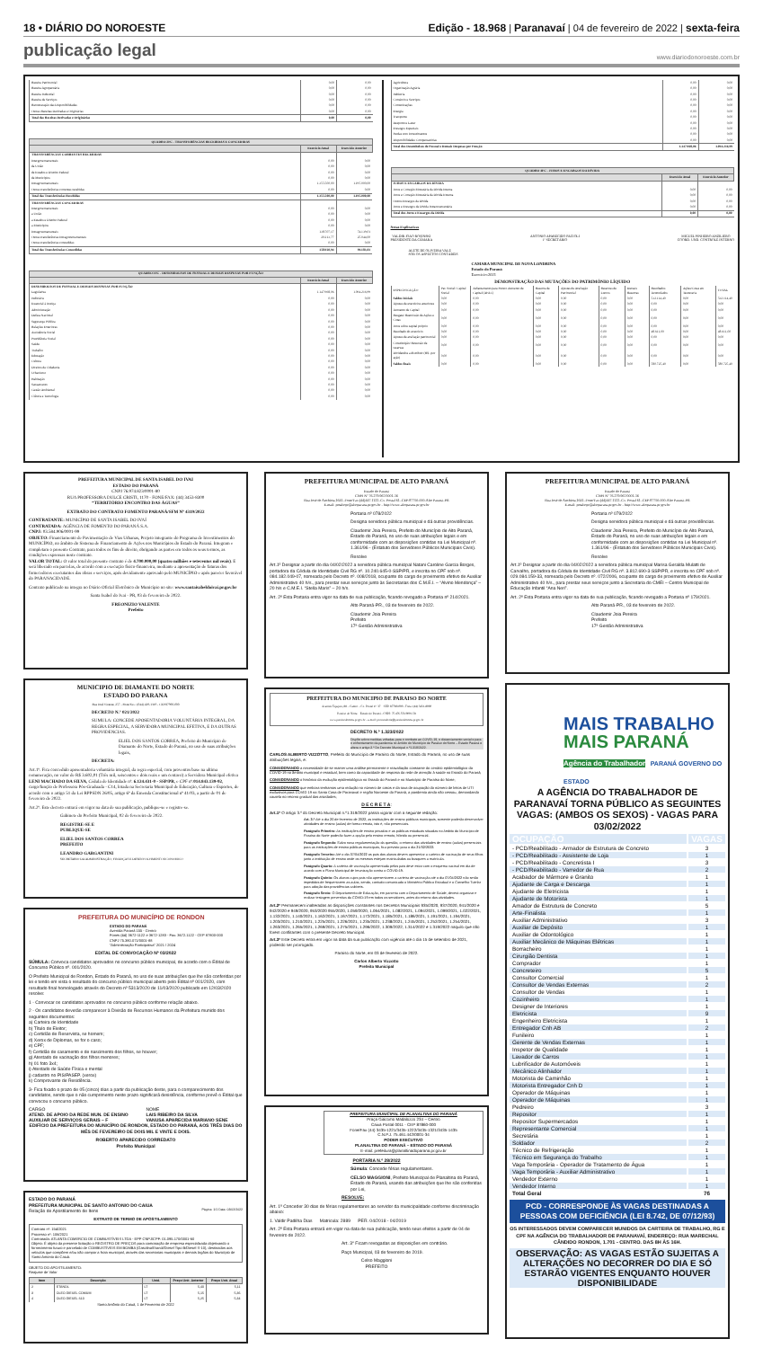18 • DIÁRIO DO NOROESTE Edição - 18.968 | Paranavaí | 04 de fevereiro de 2022 | sexta-feira
publicação legal
www.diariodonoroeste.com.br
| Receita Patrimonial | 0,00 | 0,00 |
| Receita Agropecuária | 0,00 | 0,00 |
| Receita Industrial | 0,00 | 0,00 |
| Receita de Serviços | 0,00 | 0,00 |
| Remuneração das Disponibilidades | 0,00 | 0,00 |
| Outras Receitas Derivadas e Originárias | 0,00 | 0,00 |
| Total das Receitas Derivadas e Originárias | 0,00 | 0,00 |
| QUADRO 2FC - TRANSFERÊNCIAS RECEBIDAS E CONCEDIDAS | | |
| --- | --- | --- |
| | Exercício Atual | Exercício Anterior |
| TRANSFERÊNCIAS CORRENTES RECEBIDAS | | |
| Intergovernamentais | 0,00 | 0,00 |
| da União | 0,00 | 0,00 |
| de Estados e Distrito Federal | 0,00 | 0,00 |
| de Municípios | 0,00 | 0,00 |
| Intragovernamentais | 1.355.500,00 | 1.195.000,00 |
| Outras transferências correntes recebidas | 0,00 | 0,00 |
| Total das Transferências Recebidas | 1.355.500,00 | 1.195.000,00 |
| TRANSFERÊNCIAS CONCEDIDAS | | |
| Intergovernamentais | 0,00 | 0,00 |
| a União | 0,00 | 0,00 |
| a Estados e Distrito Federal | 0,00 | 0,00 |
| a Municípios | 0,00 | 0,00 |
| Intragovernamentais | 138.707,17 | 74.139,01 |
| Outras transferências Intragovernamentais | 20.213,77 | 25.044,00 |
| Outras transferências concedidas | 0,00 | 0,00 |
| Total das Transferências Concedidas | 158.920,94 | 99.183,01 |
| QUADRO 3FC - DESEMBOLSOS DE PESSOAL E DEMAIS DESPESAS POR FUNÇÃO | | |
| --- | --- | --- |
| | Exercício Atual | Exercício Anterior |
| DESEMBOLSOS DE PESSOAL E DEMAIS DESPESAS POR FUNÇÃO | | |
| Legislativa | 1.147.968,06 | 1.094.216,99 |
| Judiciária | 0,00 | 0,00 |
| Essencial à Justiça | 0,00 | 0,00 |
| Administração | 0,00 | 0,00 |
| Defesa Nacional | 0,00 | 0,00 |
| Segurança Pública | 0,00 | 0,00 |
| Relações Exteriores | 0,00 | 0,00 |
| Assistência Social | 0,00 | 0,00 |
| Previdência Social | 0,00 | 0,00 |
| Saúde | 0,00 | 0,00 |
| Trabalho | 0,00 | 0,00 |
| Educação | 0,00 | 0,00 |
| Cultura | 0,00 | 0,00 |
| Direitos da Cidadania | 0,00 | 0,00 |
| Urbanismo | 0,00 | 0,00 |
| Habitação | 0,00 | 0,00 |
| Saneamento | 0,00 | 0,00 |
| Gestão Ambiental | 0,00 | 0,00 |
| Ciência e Tecnologia | 0,00 | 0,00 |
| Agricultura | 0,00 | 0,00 |
| Organização Agrária | 0,00 | 0,00 |
| Indústria | 0,00 | 0,00 |
| Comércio e Serviços | 0,00 | 0,00 |
| Comunicações | 0,00 | 0,00 |
| Energia | 0,00 | 0,00 |
| Transporte | 0,00 | 0,00 |
| Desporto e Lazer | 0,00 | 0,00 |
| Encargos Especiais | 0,00 | 0,00 |
| Perdas com Investimentos | 0,00 | 0,00 |
| Disponibilidades Compensatórias | 0,00 | 0,00 |
| Total dos Desembolsos de Pessoal e Demais Despesas por Função | 1.147.968,06 | 1.094.216,99 |
| QUADRO 4FC - JUROS E ENCARGOS DA DÍVIDA | | |
| --- | --- | --- |
| | Exercício Atual | Exercício Anterior |
| JUROS E ENCARGOS DA DÍVIDA | | |
| Juros e Correção Monetária da Dívida Interna | 0,00 | 0,00 |
| Juros e Correção Monetária da Dívida Externa | 0,00 | 0,00 |
| Outros Encargos da Dívida | 0,00 | 0,00 |
| Juros e Encargos da Dívida Intraorcamentária | 0,00 | 0,00 |
| Total dos Juros e Encargos da Dívida | 0,00 | 0,00 |
Notas Explicativas
VALDIR JOAO ROSINSKI
PRESIDENTE DA CÂMARA
ANTONIO APARECIDO FACIOLI
1º SECRETÁRIO
MIGUEL PINHEIRO ANZILIERO
COORD. UND. CONTROLE INTERNO
ALETE DE OLIVEIRA VALE
SOB OS ASPECTOS CONTÁBEIS
CAMARA MUNICIPAL DE NOVA LONDRINA
Estado do Paraná
Exercício:2021
DEMONSTRAÇÃO DAS MUTAÇÕES DO PATRIMÔNIO LÍQUIDO
| ESPECIFICAÇÃO | Pat. Social/ Capital Social | Adiantamento para Futuro Aumento de Capital (AFAC) | Reserva de Capital | Ajustes de Avaliação Patrimonial | Reservas de Lucros | Demais Reservas | Resultados Acumulados | Ações/Cotas em Tesouraria | TOTAL |
| Saldos iniciais | 0,00 | 0,00 | 0,00 | 0,00 | 0,00 | 0,00 | 532.114,40 | 0,00 | 532.114,40 |
| Ajustes de exercícios anteriores | 0,00 | 0,00 | 0,00 | 0,00 | 0,00 | 0,00 | 0,00 | 0,00 | 0,00 |
| Aumento de Capital | 0,00 | 0,00 | 0,00 | 0,00 | 0,00 | 0,00 | 0,00 | 0,00 | 0,00 |
| Resgate/ Reemissão de Ações e Cotas | 0,00 | 0,00 | 0,00 | 0,00 | 0,00 | 0,00 | 0,00 | 0,00 | 0,00 |
| Juros sobre capital próprio | 0,00 | 0,00 | 0,00 | 0,00 | 0,00 | 0,00 | 0,00 | 0,00 | 0,00 |
| Resultado do exercício | 0,00 | 0,00 | 0,00 | 0,00 | 0,00 | 0,00 | 48.611,00 | 0,00 | 48.611,00 |
| Ajustes de avaliação patrimonial | 0,00 | 0,00 | 0,00 | 0,00 | 0,00 | 0,00 | 0,00 | 0,00 | 0,00 |
| Constituição/ Reversão de reservas | 0,00 | 0,00 | 0,00 | 0,00 | 0,00 | 0,00 | 0,00 | 0,00 | 0,00 |
| Dividendos a distribuir (R$...por ação) | 0,00 | 0,00 | 0,00 | 0,00 | 0,00 | 0,00 | 0,00 | 0,00 | 0,00 |
| Saldos finais | 0,00 | 0,00 | 0,00 | 0,00 | 0,00 | 0,00 | 580.725,40 | 0,00 | 580.725,40 |
PREFEITURA MUNICIPAL DE SANTA ISABEL DO IVAI
ESTADO DO PARANÁ
CNPJ 76.974.823/0001-80
RUA PROFESSORA DULCE CRISTI, 1170 - FONE/FAX: (44) 3453-8300
“TERRITÓRIO ENCONTRO DAS ÁGUAS”
EXTRATO DO CONTRATO FOMENTO PARANÁ/SFM Nº 4319/2022
CONTRATANTE: MUNICÍPIO DE SANTA ISABEL DO IVAÍ
CONTRATADA: AGÊNCIA DE FOMENTO DO PARANÁ S.A.
CNPJ: 03.584.906/0001-99
OBJETO: Financiamento de Pavimentação de Vias Urbanas, Projeto integrante do Programa de Investimentos do MUNICÍPIO, no âmbito do Sistema de Financiamento de Ações nos Municípios do Estado do Paraná. Integram e completam o presente Contrato, para todos os fins de direito, obrigando as partes em todos os seus termos, as condições expressas neste contrato.
VALOR TOTAL: O valor total do presente contrato é de 4.700.000,00 (quatro milhões e setecentos mil reais). E será liberado em parcelas, de acordo com a execução físico-financeira, mediante a apresentação de faturas dos fornecedores executantes das obras e serviços, após devidamente aprovado pelo MUNICÍPIO e após parecer favorável do PARANACIDADE.
Contrato publicado na integra no Diário Oficial Eletrônico do Município no site: www.santaisabeldoivai.pr.gov.br
Santa Isabel do Ivai - PR, 03 de fevereiro de 2022.
FREONIZIO VALENTE
Prefeito
MUNICIPIO DE DIAMANTE DO NORTE
ESTADO DO PARANA
Rua José Vicente, 257 - Fone/Fax.: (044) 429-1319 - CEP 87990-000
DECRETO N.° 021/2022
SUMULA: CONCEDE APOSENTADORIA VOLUNTÁRIA INTEGRAL, DA REGRA ESPECIAL, A SERVIDORA MUNICIPAL EFETIVA, E DA OUTRAS PROVIDENCIAS.
ELIEL DOS SANTOS CORREA, Prefeito do Município de Diamante do Norte, Estado do Paraná, no uso de suas atribuições legais,
DECRETA:
Art.1º. Fica concedido aposentadoria voluntária integral, da regra especial, com proventos base na ultima remuneração, no valor de R$ 3.602,01 (Três mil, seiscentos e dois reais e um centavo) a Servidora Municipal efetiva LENI MACHADO DA SILVA, Cédula de Identidade nº. 6.124.431-0 - SSP/PR, e CPF nº.014.843.139-92, cargo/função de Professora Pós-Graduada - C14, lotada na Secretaria Municipal de Educação, Cultura e Esportes, de acordo com o artigo 51 da Lei RPPSDN 26/05, artigo 6º da Emenda Constitucional nº 41/03, a partir de 01 de fevereiro de 2022.
Art.2º. Este decreto entrará em vigor na data de sua publicação, publique-se e registre-se.
Gabinete do Prefeito Municipal, 02 de fevereiro de 2022.
REGISTRE-SE E
PUBLIQUE-SE
ELIEL DOS SANTOS CORREA
PREFEITO
LEANDRO GARGANTINI
SECRETARIO DA ADMINISTRAÇÃO, FINANÇAS E DESENVOLVIMENTO ECONOMICO
PREFEITURA DO MUNICÍPIO DE RONDON
ESTADO DO PARANÁ
Avenida Paraná 155 - Centro
Fones (44) 3672-1122 e 3672-1283 - Fax: 3672.1122 - CEP 87800-000
CNPJ 75.380.071/0001-88
“Administração Participativa” 2021 / 2024
EDITAL DE CONVOCAÇÃO Nº 03/2022
SÚMULA: Convoca candidatos aprovados no concurso público municipal, de acordo com o Edital de Concurso Público nº. 001/2020.
O Prefeito Municipal de Rondon, Estado do Paraná, no uso de suas atribuições que lhe são conferidas por lei e tendo em vista o resultado do concurso público municipal aberto pelo Edital nº 001/2020, com resultado final homologado através do Decreto nº 5313/2020 de 11/03/2020 publicado em 12/03/2020 resolve:
1 - Convocar os candidatos aprovados no concurso público conforme relação abaixo.
2 - Os candidatos deverão comparecer à Divisão de Recursos Humanos da Prefeitura munido dos seguintes documentos:
a) Carteira de Identidade
b) Título de Eleitor;
c) Certidão de Reservista, se homem;
d) Xerox de Diplomas, se for o caso;
e) CPF;
f) Certidão de casamento e de nascimento dos filhos, se houver;
g) Atestado de vacinação dos filhos menores;
h) 01 foto 3x4;
i) Atestado de Saúde Física e mental
j) cadastro no PIS/PASEP. (xerox)
k) Comprovante de Residência.
3- Fica fixado o prazo de 05 (cinco) dias a partir da publicação deste, para o comparecimento dos candidatos, sendo que o não cumprimento neste prazo significará desistência, conforme prevê o Edital que convocou o concurso público.
| CARGO | NOME |
| ATEND. DE APOIO DA REDE MUN. DE ENSINO | LAIS RIBEIRO DA SILVA |
| AUXILIAR DE SERVIÇOS GERAIS – F | VANUSA APARECIDA MARIANO SENE |
EDIFÍCIO DA PREFEITURA DO MUNICÍPIO DE RONDON, ESTADO DO PARANÁ, AOS TRÊS DIAS DO MÊS DE FEVEREIRO DE DOIS MIL E VINTE E DOIS.
ROBERTO APARECIDO CORREDATO
Prefeito Municipal
ESTADO DO PARANÁ
PREFEITURA MUNICIPAL DE SANTO ANTONIO DO CAIUA
Relação de Apostilamento de Itens Página: 1/1 Data: 03/02/2022
EXTRATO DE TERMO DE APOSTILAMENTO
Contrato nº: 154/2021
Processo nº: 106/2021
Contratada: ATLANTA COMERCIO DE COMBUSTÍVEIS LTDA - EPP CNPJ/CPF: 01.095.170/0001-60
Objeto: É objeto da presente licitação o REGISTRO DE PREÇOS para contratação de empresa especializada objetivando o fornecimento futuro e parcelado de COMBUSTÍVEIS EM BOMBA (Gasolina/Etanol/Diesel Tipo B/Diesel S-10), destinados aos veículos que compõem e/ou irão compor a frota municipal, através das secretarias municipais e demais órgãos do Município de Santo Antonio do Caiuá.
OBJETO DO APOSTILAMENTO:
Reajuste de Valor
| Item | Descrição | Unid. | Preço Unit. Anterior | Preço Unit. Atual |
| --- | --- | --- | --- | --- |
| 2 | ETANOL | LT | 5,40 | 5,11 |
| 3 | OLEO DIESEL COMUM | LT | 5,15 | 5,36 |
| 4 | OLEO DIESEL S10 | LT | 5,25 | 5,34 |
Santo Antônio do Caiuá, 1 de Fevereiro de 2022
PREFEITURA MUNICIPAL DE ALTO PARANÁ
Estado do Paraná
CNPJ Nº 76.279.967/0001-16
Rua José de Anchieta,1641–Fone/Fax:(44)447.1122–Cx. Postal 61–CEP:87750-000-Alto Paraná–PR
E-mail: pmaltopr@altoparana.pr.gov.br - http://www.altoparana.pr.gov.br
Portaria nº 078/2022
Designa servidora pública municipal e dá outras providências.
Claudemir Joia Pereira, Prefeito do Município de Alto Paraná, Estado do Paraná, no uso de suas atribuições legais e em conformidade com as disposições contidas na Lei Municipal nº. 1.361/96 - (Estatuto dos Servidores Públicos Municipais Civis).
Resolve
Art.1º Designar a partir do dia 04/02/2022 a servidora pública municipal Natani Caroline Garcia Borges, portadora da Cédula de Identidade Civil RG nº. 10.240.645-0-SSP/PR, e inscrita no CPF sob nº. 084.182.049-07, nomeada pelo Decreto nº. 008/2018, ocupante do cargo de provimento efetivo de Auxiliar Administrativo 40 h/s., para prestar seus serviços junto às Secretarias dos C.M.E.I. – “Alvino Mendonça” – 20 h/s e C.M.E.I. “Stella Maris” – 20 h/s.
Art. 2º Esta Portaria entra vigor na data de sua publicação, ficando revogado a Portaria nº 214/2021.
Alto Paraná-PR., 03 de fevereiro de 2022.
Claudemir Joia Pereira
Prefeito
17ª Gestão Administrativa
PREFEITURA DO MUNICIPIO DE PARAISO DO NORTE
Avenida Tapejara, 88 – Centro – Cx. Postal nº. 37 – CEP. 87780-000 - Fone: (44) 3431-8000
Paraíso do Norte – Estado do Paraná - CNPJ: 75.476.556/0001-58
www.paraisodonorte.pr.gov.br - e-mail: procuradoria@paraisodonorte.pr.gov.br
DECRETO N.º 1.323/2022
Dispõe sobre medidas voltadas para o combate ao COVID-19, o distanciamento social e para o enfrentamento da pandemia no âmbito do Município de Paraíso do Norte – Estado Paraná e altera o artigo 3.º Do Decreto Municipal n.º1.319/2022.
CARLOS ALBERTO VIZZOTTO, Prefeito do Município de Paraíso do Norte, Estado do Paraná, no uso de suas atribuições legais, e:
CONSIDERANDO a necessidade de se manter uma análise permanente e reavaliação constante do cenário epidemiológico da COVID-19 no âmbito municipal e estadual, bem como da capacidade de resposta da rede de atenção à saúde no Estado do Paraná;
CONSIDERANDO o histórico da evolução epidemiológica no Estado do Paraná e no Município de Paraíso do Norte;
CONSIDERANDO que embora tenhamos uma redução no número de casos e da taxa de ocupação do número de leitos de UTI exclusivos para COVID 19 na Santa Casa de Paranavaí e região Noroeste do Paraná, a pandemia ainda não cessou, demandando cautela no retorno gradual das atividades;
D E C R E T A:
Art.1º O artigo 3.º do Decreto Municipal n.º1.319/2022 passa vigorar com a seguinte redação:
Art. 3.º Até o dia 20 de fevereiro de 2022, as instituições de ensino públicas municipais, somente poderão desenvolver atividades de ensino (aulas) de forma remota, isto é, não presenciais.
Parágrafo Primeiro: As instituições de ensino privadas e as públicas estaduais situadas no âmbito do Município de Paraíso do Norte poderão fazer a opção pelo ensino remoto, híbrido ou presencial.
Parágrafo Segundo: Salvo nova regulamentação da questão, o retorno das atividades de ensino (aulas) presenciais para as instituições de ensino públicas municipais, fica previsto para o dia 21/02/2022.
Parágrafo Terceiro: Até o dia 07/04/2022 os pais dos alunos devem apresentar a carteira de vacinação de seus filhos junto a instituição de ensino onde os mesmos estejam matriculados ou busquem a matrícula.
Parágrafo Quarto: A carteira de vacinação apresentada pelos pais deve estar com o esquema vacinal em dia de acordo com o Plano Municipal de Imunização contra o COVID-19.
Parágrafo Quinto: Os alunos cujos pais não apresentarem a carteira de vacinação até o dia 07/04/2022 não serão impedidos de frequentarem as aulas, sendo, contudo comunicado o Ministério Público Estadual e o Conselho Tutelar para adoção das providências cabíveis.
Parágrafo Sexto: O Departamento de Educação, em parceria com o Departamento de Saúde, deverá organizar e realizar testagem preventiva da COVID-19 em todos os servidores, antes do retorno das atividades.
Art.2º Permanecem inalteradas as disposições constantes nos Decretos Municipais 935/2020, 937/2020, 941/2020 e 942/2020 e 949/2020, 953/2020 955/2020, 1.059/2020, 1.064/2021, 1.082/2021, 1.094/2021, 1.099/2021, 1.022/2021, 1.132/2021, 1.140/2021, 1.162/2021, 1.167/2021, 1.172/2021, 1.185/2021, 1.186/2021, 1.191/2021, 1.194/2021, 1.203/2021, 1.210/2021, 1.225/2021, 1.226/2021, 1.235/2021, 1.238/2021, 1.245/2021, 1.252/2021, 1.254/2021, 1.263/2021, 1.265/2021, 1.269/2021, 1.275/2021, 1.296/2022, 1.309/2022, 1.314/2022 e 1.319/2022 naquilo que não forem conflitantes com o presente Decreto Municipal.
Art.3º Este Decreto entra em vigor na data da sua publicação com vigência até o dia 15 de setembro de 2021, podendo ser prorrogado.
Paraíso do Norte, em 03 de fevereiro de 2022.
Carlos Alberto Vizzotto
Prefeito Municipal
PREFEITURA MUNICIPAL DE PLANALTINA DO PARANÁ
Praça Giácomo Madalozzo 234 – Centro
Caixa Postal 0011 - CEP 87860-000
Fone/Fax (44) 3435-1221/3435-1222/3435-1321/3435-1435
C.N.P.J. 75.461.442/0001-34
PODER EXECUTIVO
PLANALTINA DO PARANÁ – ESTADO DO PARANÁ
E-mail: prefeitura@planaltinadoparana.pr.gov.br
PORTARIA N.º 28/2022
Súmula: Concede férias regulamentares.
CELSO MAGGIONI, Prefeito Municipal de Planaltina do Paraná, Estado do Paraná, usando das atribuições que lhe são conferidas por Lei,
RESOLVE:
Art. 1º Conceder 30 dias de férias regulamentares ao servidor da municipalidade conforme discriminação abaixo:
1. Valdir Padilha Dias Matricula: 2889 PER. 04/2018 - 04/2019
Art. 2º Esta Portaria entrará em vigor na data de sua publicação, tendo seus efeitos a partir de 04 de fevereiro de 2022.
Art. 3° Ficam revogadas as disposições em contrário.
Paço Municipal, 03 de fevereiro de 2019.
Celso Maggioni
PREFEITO
PREFEITURA MUNICIPAL DE ALTO PARANÁ
Estado do Paraná
CNPJ Nº 76.279.967/0001-16
Rua José de Anchieta,1641–Fone/Fax:(44)447.1122–Cx. Postal 61–CEP:87750-000-Alto Paraná–PR
E-mail: pmaltopr@altoparana.pr.gov.br - http://www.altoparana.pr.gov.br
Portaria nº 079/2022
Designa servidora pública municipal e dá outras providências.
Claudemir Joia Pereira, Prefeito do Município de Alto Paraná, Estado do Paraná, no uso de suas atribuições legais e em conformidade com as disposições contidas na Lei Municipal nº. 1.361/96 - (Estatuto dos Servidores Públicos Municipais Civis).
Resolve
Art.1º Designar a partir do dia 04/02/2022 a servidora pública municipal Marisa Geralda Mulatti de Carvalho, portadora da Cédula de Identidade Civil RG nº. 3.812.690-3-SSP/PR, e inscrita no CPF sob nº. 029.084.159-33, nomeada pelo Decreto nº. 072/2006, ocupante do cargo de provimento efetivo de Auxiliar Administrativo 40 h/s., para prestar seus serviços junto a Secretaria do CMEI – Centro Municipal de Educação Infantil “Ana Neri”.
Art. 2º Esta Portaria entra vigor na data de sua publicação, ficando revogado a Portaria nº 179/2021.
Alto Paraná-PR., 03 de fevereiro de 2022.
Claudemir Joia Pereira
Prefeito
17ª Gestão Administrativa
MAIS TRABALHO
MAIS PARANÁ
Agência do Trabalhador PARANÁ GOVERNO DO ESTADO
A AGÊNCIA DO TRABALHADOR DE PARANAVAÍ TORNA PÚBLICO AS SEGUINTES VAGAS: (AMBOS OS SEXOS) - VAGAS PARA 03/02/2022
| OCUPAÇÃO | VAGAS |
| - PCD/Reabilitado - Armador de Estrutura de Concreto | 3 |
| - PCD/Reabilitado - Assistente de Loja | 1 |
| - PCD/Reabilitado - Concretista I | 3 |
| - PCD/Reabilitado - Varredor de Rua | 2 |
| Acabador de Mármore e Granito | 1 |
| Ajudante de Carga e Descarga | 1 |
| Ajudante de Eletricista | 1 |
| Ajudante de Motorista | 1 |
| Amador de Estrutura de Concreto | 5 |
| Arte-Finalista | 1 |
| Auxiliar Administrativo | 3 |
| Auxiliar de Depósito | 1 |
| Auxiliar de Odontológico | 1 |
| Auxiliar Mecânico de Máquinas Elétricas | 1 |
| Borracheiro | 1 |
| Cirurgião Dentista | 1 |
| Comprador | 1 |
| Concreteiro | 5 |
| Consultor Comercial | 1 |
| Consultor de Vendas Externas | 2 |
| Consultor de Vendas | 1 |
| Cozinheiro | 1 |
| Designer de Interiores | 1 |
| Eletricista | 9 |
| Engenheiro Eletricista | 1 |
| Entregador Cnh AB | 2 |
| Funileiro | 1 |
| Gerente de Vendas Externas | 1 |
| Inspetor de Qualidade | 1 |
| Lavador de Carros | 1 |
| Lubrificador de Automóveis | 1 |
| Mecânico Alinhador | 1 |
| Motorista de Caminhão | 1 |
| Motorista Entregador Cnh D | 1 |
| Operador de Máquinas | 1 |
| Operador de Máquinas | 1 |
| Pedreiro | 3 |
| Repositor | 1 |
| Repositor Supermercados | 1 |
| Representante Comercial | 1 |
| Secretária | 1 |
| Soldador | 2 |
| Técnico de Refrigeração | 1 |
| Técnico em Segurança do Trabalho | 1 |
| Vaga Temporária - Operador de Tratamento de Água | 1 |
| Vaga Temporária - Auxiliar Administrativo | 1 |
| Vendedor Externo | 1 |
| Vendedor Interno | 1 |
| Total Geral | 76 |
PCD - CORRESPONDE ÀS VAGAS DESTINADAS A PESSOAS COM DEFICIÊNCIA (LEI 8.742, DE 07/12/93)
OS INTERESSADOS DEVEM COMPARECER MUNIDOS DA CARTEIRA DE TRABALHO, RG E CPF NA AGÊNCIA DO TRABALHADOR DE PARANAVAÍ, ENDEREÇO: RUA MARECHAL CÂNDIDO RONDON, 1.701 - CENTRO. DAS 8H ÀS 16H.
OBSERVAÇÃO: AS VAGAS ESTÃO SUJEITAS A ALTERAÇÕES NO DECORRER DO DIA E SÓ ESTARÃO VIGENTES ENQUANTO HOUVER DISPONIBILIDADE